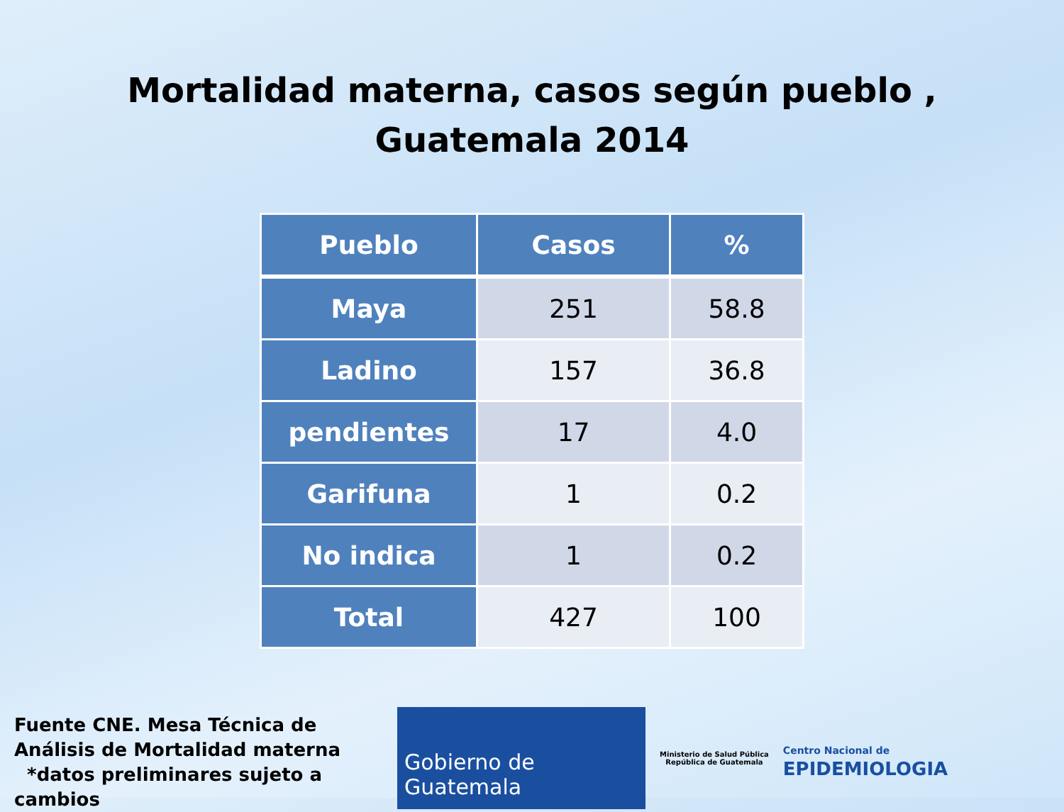Mortalidad materna, casos según pueblo ,
Guatemala 2014
| Pueblo | Casos | % |
| --- | --- | --- |
| Maya | 251 | 58.8 |
| Ladino | 157 | 36.8 |
| pendientes | 17 | 4.0 |
| Garifuna | 1 | 0.2 |
| No indica | 1 | 0.2 |
| Total | 427 | 100 |
Fuente CNE. Mesa Técnica de Análisis de Mortalidad materna
*datos preliminares sujeto a cambios
Gobierno de Guatemala
Ministerio de Salud Pública
República de Guatemala
Centro Nacional de
EPIDEMIOLOGIA